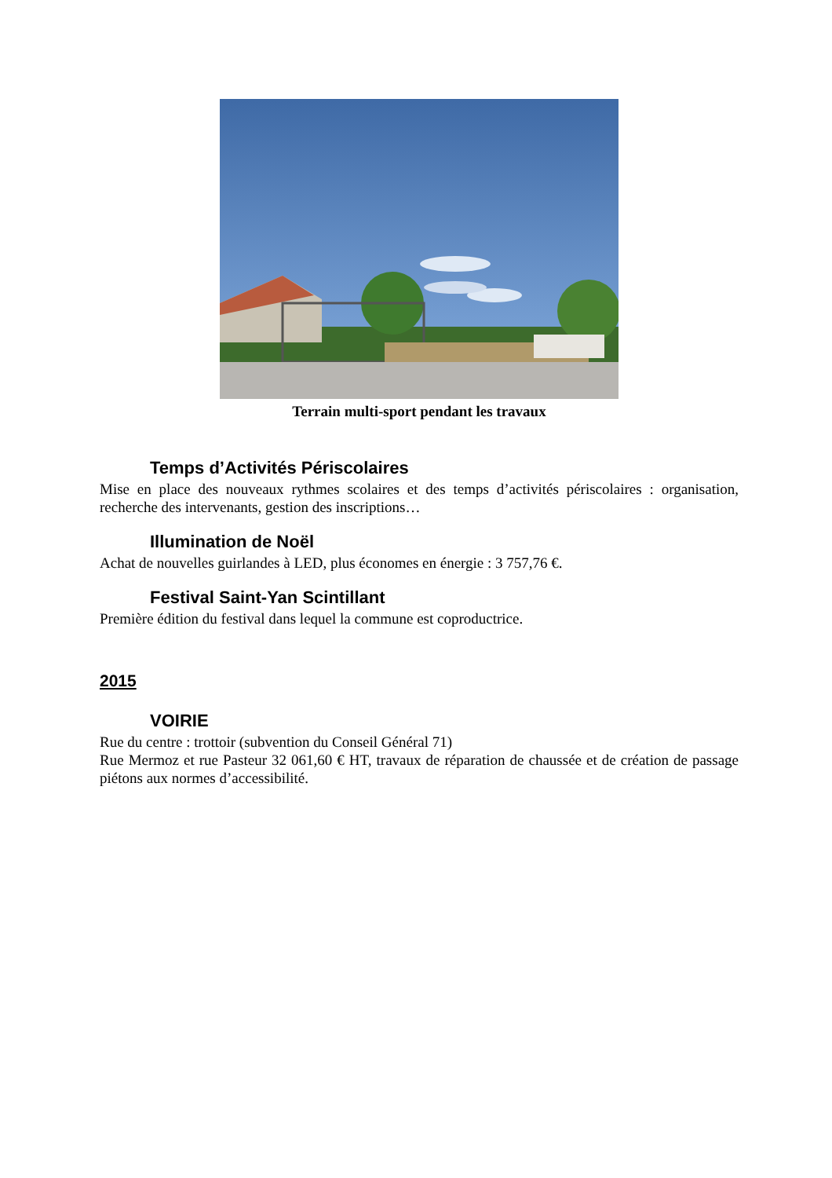Terrain multi-sport pendant les travaux
Temps d’Activités Périscolaires
Mise en place des nouveaux rythmes scolaires et des temps d’activités périscolaires : organisation, recherche des intervenants, gestion des inscriptions…
Illumination de Noël
Achat de nouvelles guirlandes à LED, plus économes en énergie : 3 757,76 €.
Festival Saint-Yan Scintillant
Première édition du festival dans lequel la commune est coproductrice.
2015
VOIRIE
Rue du centre : trottoir (subvention du Conseil Général 71)
Rue Mermoz et rue Pasteur 32 061,60 € HT, travaux de réparation de chaussée et de création de passage piétons aux normes d’accessibilité.